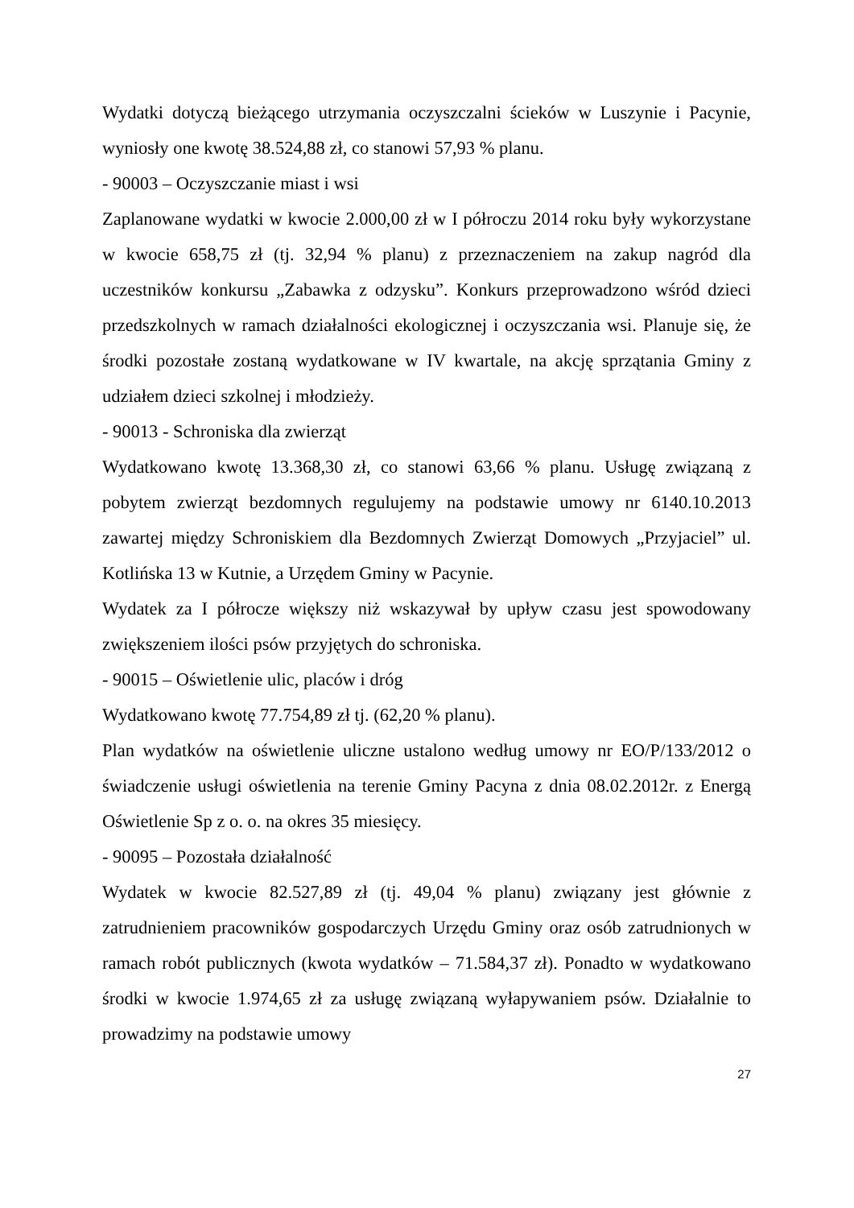Wydatki dotyczą bieżącego utrzymania oczyszczalni ścieków w Luszynie i Pacynie, wyniosły one kwotę 38.524,88 zł, co stanowi 57,93 % planu.
- 90003 – Oczyszczanie miast i wsi
Zaplanowane wydatki w kwocie 2.000,00 zł w I półroczu 2014 roku były wykorzystane w kwocie 658,75 zł (tj. 32,94 % planu) z przeznaczeniem na zakup nagród dla uczestników konkursu „Zabawka z odzysku”. Konkurs przeprowadzono wśród dzieci przedszkolnych w ramach działalności ekologicznej i oczyszczania wsi. Planuje się, że środki pozostałe zostaną wydatkowane w IV kwartale, na akcję sprzątania Gminy z udziałem dzieci szkolnej i młodzieży.
- 90013 - Schroniska dla zwierząt
Wydatkowano kwotę 13.368,30 zł, co stanowi 63,66 % planu. Usługę związaną z pobytem zwierząt bezdomnych regulujemy na podstawie umowy nr 6140.10.2013 zawartej między Schroniskiem dla Bezdomnych Zwierząt Domowych „Przyjaciel” ul. Kotlińska 13 w Kutnie, a Urzędem Gminy w Pacynie.
Wydatek za I półrocze większy niż wskazywał by upływ czasu jest spowodowany zwiększeniem ilości psów przyjętych do schroniska.
- 90015 – Oświetlenie ulic, placów i dróg
Wydatkowano kwotę 77.754,89 zł tj. (62,20 % planu).
Plan wydatków na oświetlenie uliczne ustalono według umowy nr EO/P/133/2012 o świadczenie usługi oświetlenia na terenie Gminy Pacyna z dnia 08.02.2012r. z Energą Oświetlenie Sp z o. o. na okres 35 miesięcy.
- 90095 – Pozostała działalność
Wydatek w kwocie 82.527,89 zł (tj. 49,04 % planu) związany jest głównie z zatrudnieniem pracowników gospodarczych Urzędu Gminy oraz osób zatrudnionych w ramach robót publicznych (kwota wydatków – 71.584,37 zł). Ponadto w wydatkowano środki w kwocie 1.974,65 zł za usługę związaną wyłapywaniem psów. Działalnie to prowadzimy na podstawie umowy
27